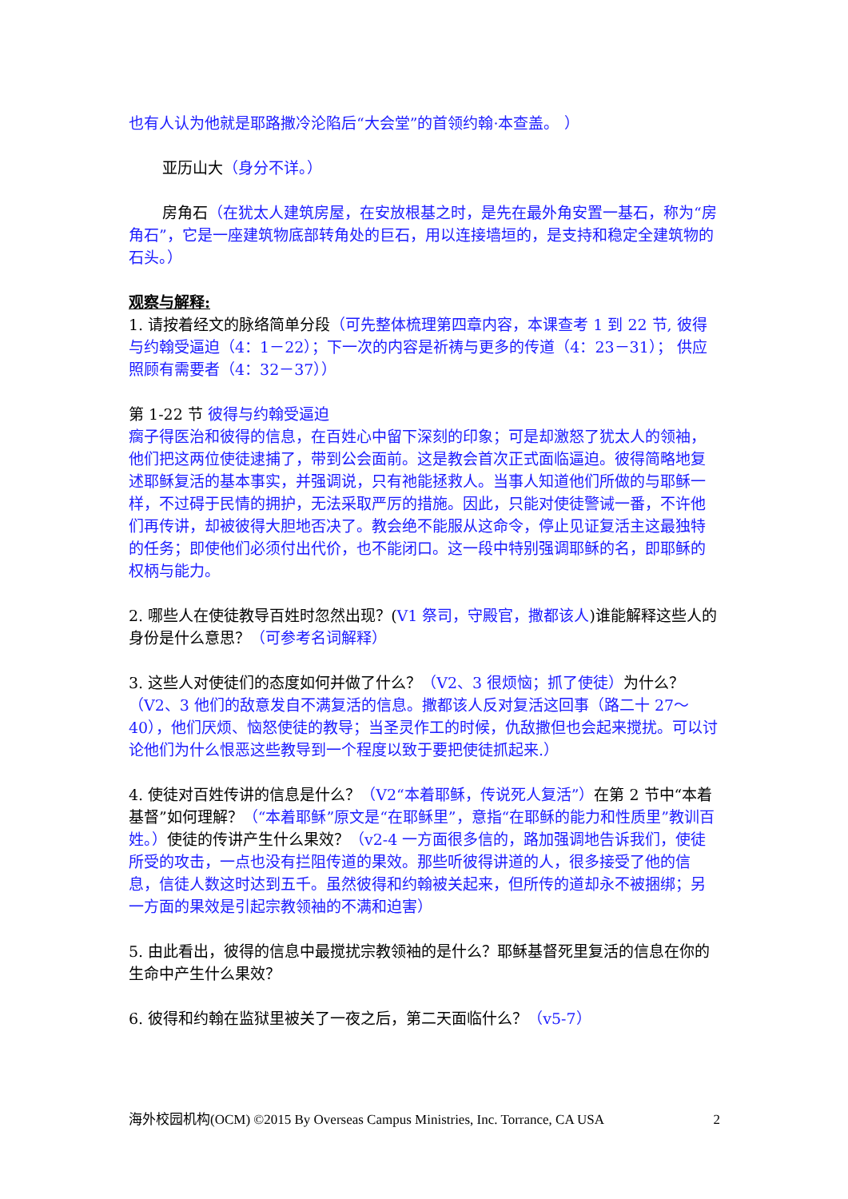也有人认为他就是耶路撒冷沦陷后“大会堂”的首领约翰·本查盖。 ）
亚历山大（身分不详。）
房角石（在犹太人建筑房屋，在安放根基之时，是先在最外角安置一基石，称为“房角石”，它是一座建筑物底部转角处的巨石，用以连接墙垣的，是支持和稳定全建筑物的石头。）
观察与解释:
1. 请按着经文的脉络简单分段（可先整体梳理第四章内容，本课查考 1 到 22 节, 彼得与约翰受逼迫（4：1－22）；下一次的内容是祈祷与更多的传道（4：23－31）； 供应照顾有需要者（4：32－37））
第 1-22 节 彼得与约翰受逼迫
瘸子得医治和彼得的信息，在百姓心中留下深刻的印象；可是却激怒了犹太人的领袖，他们把这两位使徒逮捕了，带到公会面前。这是教会首次正式面临逼迫。彼得简略地复述耶稣复活的基本事实，并强调说，只有祂能拯救人。当事人知道他们所做的与耶稣一样，不过碍于民情的拥护，无法采取严厉的措施。因此，只能对使徒警诫一番，不许他们再传讲，却被彼得大胆地否决了。教会绝不能服从这命令，停止见证复活主这最独特的任务；即使他们必须付出代价，也不能闭口。这一段中特别强调耶稣的名，即耶稣的权柄与能力。
2. 哪些人在使徒教导百姓时忽然出现？(V1 祭司，守殿官，撒都该人)谁能解释这些人的身份是什么意思？（可参考名词解释）
3. 这些人对使徒们的态度如何并做了什么？（V2、3 很烦恼；抓了使徒）为什么？（V2、3 他们的敌意发自不满复活的信息。撒都该人反对复活这回事（路二十 27～40），他们厌烦、恼怒使徒的教导；当圣灵作工的时候，仇敌撒但也会起来搅扰。可以讨论他们为什么恨恶这些教导到一个程度以致于要把使徒抓起来.）
4. 使徒对百姓传讲的信息是什么？（V2“本着耶稣，传说死人复活”）在第 2 节中“本着基督”如何理解？（“本着耶稣”原文是“在耶稣里”，意指“在耶稣的能力和性质里”教训百姓。）使徒的传讲产生什么果效？（v2-4 一方面很多信的，路加强调地告诉我们，使徒所受的攻击，一点也没有拦阻传道的果效。那些听彼得讲道的人，很多接受了他的信息，信徒人数这时达到五千。虽然彼得和约翰被关起来，但所传的道却永不被捆绑；另一方面的果效是引起宗教领袖的不满和迫害）
5. 由此看出，彼得的信息中最搅扰宗教领袖的是什么？耶稣基督死里复活的信息在你的生命中产生什么果效？
6. 彼得和约翰在监狱里被关了一夜之后，第二天面临什么？（v5-7）
海外校园机构(OCM) ©2015 By Overseas Campus Ministries, Inc. Torrance, CA USA 2